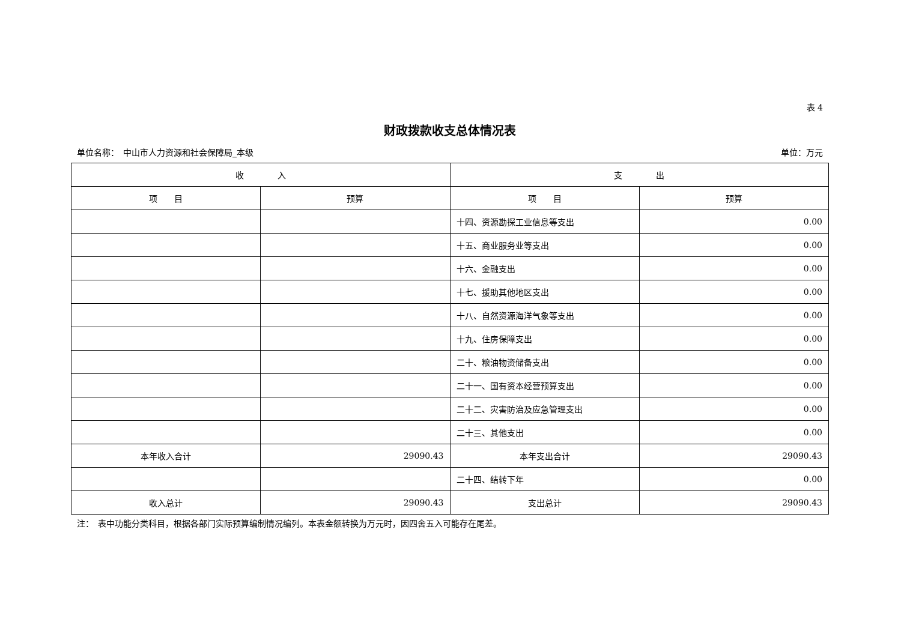表 4
财政拨款收支总体情况表
单位名称：　中山市人力资源和社会保障局_本级 单位：万元
| 收 入 | | 支 出 | |
| --- | --- | --- | --- |
| 项 目 | 预算 | 项 目 | 预算 |
| | | 十四、资源勘探工业信息等支出 | 0.00 |
| | | 十五、商业服务业等支出 | 0.00 |
| | | 十六、金融支出 | 0.00 |
| | | 十七、援助其他地区支出 | 0.00 |
| | | 十八、自然资源海洋气象等支出 | 0.00 |
| | | 十九、住房保障支出 | 0.00 |
| | | 二十、粮油物资储备支出 | 0.00 |
| | | 二十一、国有资本经营预算支出 | 0.00 |
| | | 二十二、灾害防治及应急管理支出 | 0.00 |
| | | 二十三、其他支出 | 0.00 |
| 本年收入合计 | 29090.43 | 本年支出合计 | 29090.43 |
| | | 二十四、结转下年 | 0.00 |
| 收入总计 | 29090.43 | 支出总计 | 29090.43 |
注：　表中功能分类科目，根据各部门实际预算编制情况编列。本表金额转换为万元时，因四舍五入可能存在尾差。